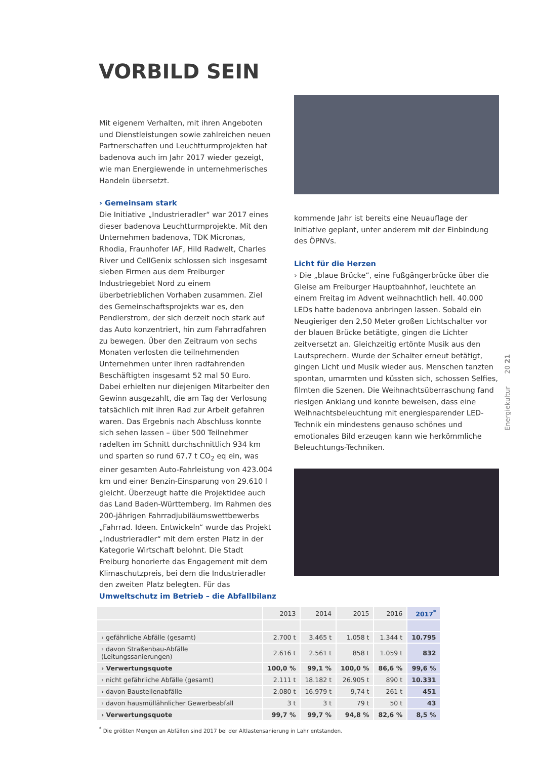VORBILD SEIN
Mit eigenem Verhalten, mit ihren Angeboten und Dienstleistungen sowie zahlreichen neuen Partnerschaften und Leuchtturmprojekten hat badenova auch im Jahr 2017 wieder gezeigt, wie man Energiewende in unternehmerisches Handeln übersetzt.
› Gemeinsam stark
Die Initiative „Industrieradler“ war 2017 eines dieser badenova Leuchtturmprojekte. Mit den Unternehmen badenova, TDK Micronas, Rhodia, Fraunhofer IAF, Hild Radwelt, Charles River und CellGenix schlossen sich insgesamt sieben Firmen aus dem Freiburger Industriegebiet Nord zu einem überbetrieblichen Vorhaben zusammen. Ziel des Gemeinschaftsprojekts war es, den Pendlerstrom, der sich derzeit noch stark auf das Auto konzentriert, hin zum Fahrradfahren zu bewegen. Über den Zeitraum von sechs Monaten verlosten die teilnehmenden Unternehmen unter ihren radfahrenden Beschäftigten insgesamt 52 mal 50 Euro. Dabei erhielten nur diejenigen Mitarbeiter den Gewinn ausgezahlt, die am Tag der Verlosung tatsächlich mit ihren Rad zur Arbeit gefahren waren. Das Ergebnis nach Abschluss konnte sich sehen lassen – über 500 Teilnehmer radelten im Schnitt durchschnittlich 934 km und sparten so rund 67,7 t CO<sub>2</sub> eq ein, was einer gesamten Auto-Fahrleistung von 423.004 km und einer Benzin-Einsparung von 29.610 l gleicht. Überzeugt hatte die Projektidee auch das Land Baden-Württemberg. Im Rahmen des 200-jährigen Fahrradjubiläumswettbewerbs „Fahrrad. Ideen. Entwickeln“ wurde das Projekt „Industrieradler“ mit dem ersten Platz in der Kategorie Wirtschaft belohnt. Die Stadt Freiburg honorierte das Engagement mit dem Klimaschutzpreis, bei dem die Industrieradler den zweiten Platz belegten. Für das
kommende Jahr ist bereits eine Neuauflage der Initiative geplant, unter anderem mit der Einbindung des ÖPNVs.
Licht für die Herzen
› Die „blaue Brücke“, eine Fußgängerbrücke über die Gleise am Freiburger Hauptbahnhof, leuchtete an einem Freitag im Advent weihnachtlich hell. 40.000 LEDs hatte badenova anbringen lassen. Sobald ein Neugieriger den 2,50 Meter großen Lichtschalter vor der blauen Brücke betätigte, gingen die Lichter zeitversetzt an. Gleichzeitig ertönte Musik aus den Lautsprechern. Wurde der Schalter erneut betätigt, gingen Licht und Musik wieder aus. Menschen tanzten spontan, umarmten und küssten sich, schossen Selfies, filmten die Szenen. Die Weihnachtsüberraschung fand riesigen Anklang und konnte beweisen, dass eine Weihnachtsbeleuchtung mit energiesparender LED-Technik ein mindestens genauso schönes und emotionales Bild erzeugen kann wie herkömmliche Beleuchtungs-Techniken.
Energiekultur 20 21
Umweltschutz im Betrieb – die Abfallbilanz
| | 2013 | 2014 | 2015 | 2016 | 2017<sup>*</sup> |
| --- | --- | --- | --- | --- | --- |
| › gefährliche Abfälle (gesamt) | 2.700 t | 3.465 t | 1.058 t | 1.344 t | 10.795 |
| › davon Straßenbau-Abfälle (Leitungssanierungen) | 2.616 t | 2.561 t | 858 t | 1.059 t | 832 |
| › Verwertungsquote | 100,0 % | 99,1 % | 100,0 % | 86,6 % | 99,6 % |
| › nicht gefährliche Abfälle (gesamt) | 2.111 t | 18.182 t | 26.905 t | 890 t | 10.331 |
| › davon Baustellenabfälle | 2.080 t | 16.979 t | 9,74 t | 261 t | 451 |
| › davon hausmüllähnlicher Gewerbeabfall | 3 t | 3 t | 79 t | 50 t | 43 |
| › Verwertungsquote | 99,7 % | 99,7 % | 94,8 % | 82,6 % | 8,5 % |
<sup>*</sup> Die größten Mengen an Abfällen sind 2017 bei der Altlastensanierung in Lahr entstanden.